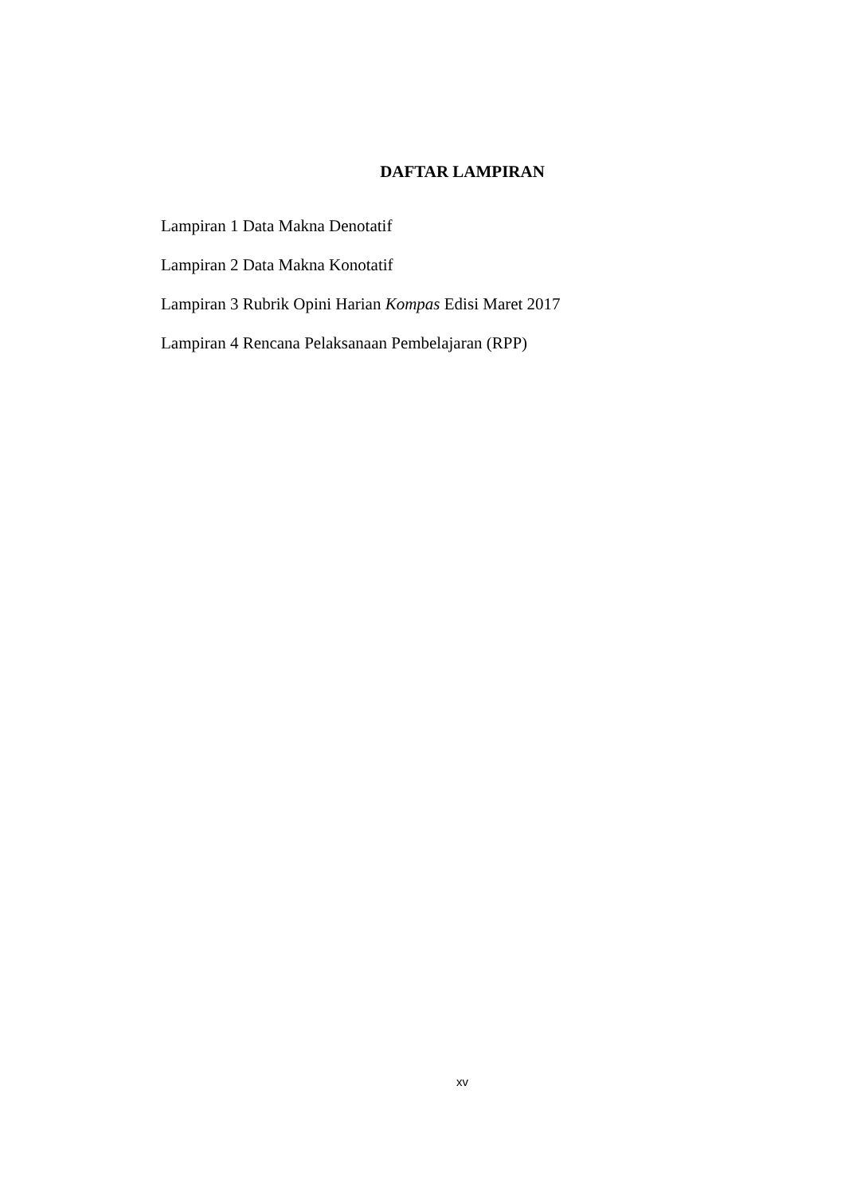DAFTAR LAMPIRAN
Lampiran 1 Data Makna Denotatif
Lampiran 2 Data Makna Konotatif
Lampiran 3 Rubrik Opini Harian Kompas Edisi Maret 2017
Lampiran 4 Rencana Pelaksanaan Pembelajaran (RPP)
xv